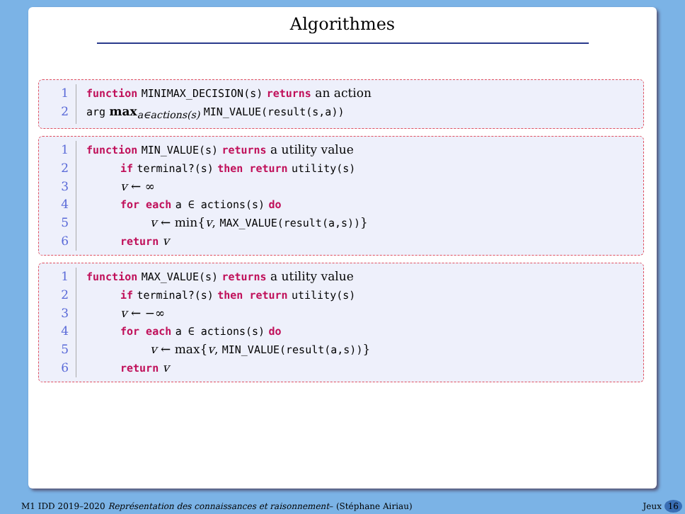Algorithmes
1 function MINIMAX_DECISION(s) returns an action
2 arg max<sub>a∈actions(s)</sub> MIN_VALUE(result(s,a))
1 function MIN_VALUE(s) returns a utility value
2 if terminal?(s) then return utility(s)
3 v ← ∞
4 for each a ∈ actions(s) do
5 v ← min{v, MAX_VALUE(result(a,s))}
6 return v
1 function MAX_VALUE(s) returns a utility value
2 if terminal?(s) then return utility(s)
3 v ← −∞
4 for each a ∈ actions(s) do
5 v ← max{v, MIN_VALUE(result(a,s))}
6 return v
M1 IDD 2019–2020 Représentation des connaissances et raisonnement– (Stéphane Airiau) Jeux 16